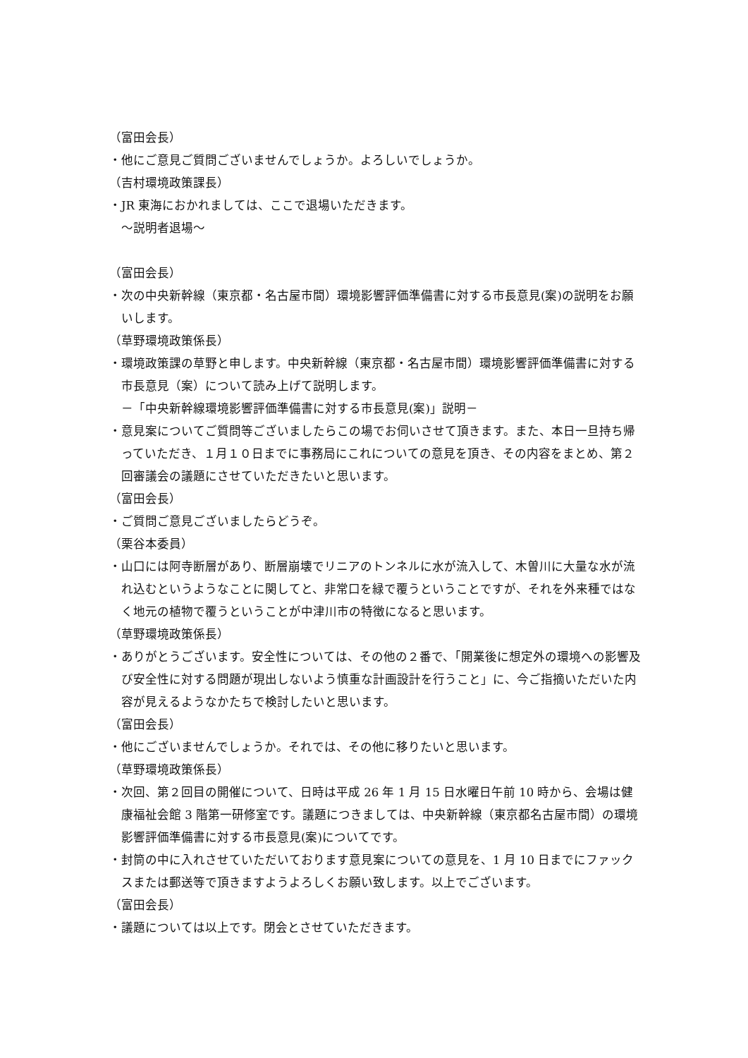（富田会長）
・他にご意見ご質問ございませんでしょうか。よろしいでしょうか。
（吉村環境政策課長）
・JR 東海におかれましては、ここで退場いただきます。
～説明者退場～
（富田会長）
・次の中央新幹線（東京都・名古屋市間）環境影響評価準備書に対する市長意見(案)の説明をお願いします。
（草野環境政策係長）
・環境政策課の草野と申します。中央新幹線（東京都・名古屋市間）環境影響評価準備書に対する市長意見（案）について読み上げて説明します。
－「中央新幹線環境影響評価準備書に対する市長意見(案)」説明－
・意見案についてご質問等ございましたらこの場でお伺いさせて頂きます。また、本日一旦持ち帰っていただき、１月１０日までに事務局にこれについての意見を頂き、その内容をまとめ、第２回審議会の議題にさせていただきたいと思います。
（富田会長）
・ご質問ご意見ございましたらどうぞ。
（栗谷本委員）
・山口には阿寺断層があり、断層崩壊でリニアのトンネルに水が流入して、木曽川に大量な水が流れ込むというようなことに関してと、非常口を緑で覆うということですが、それを外来種ではなく地元の植物で覆うということが中津川市の特徴になると思います。
（草野環境政策係長）
・ありがとうございます。安全性については、その他の２番で、「開業後に想定外の環境への影響及び安全性に対する問題が現出しないよう慎重な計画設計を行うこと」に、今ご指摘いただいた内容が見えるようなかたちで検討したいと思います。
（富田会長）
・他にございませんでしょうか。それでは、その他に移りたいと思います。
（草野環境政策係長）
・次回、第２回目の開催について、日時は平成 26 年 1 月 15 日水曜日午前 10 時から、会場は健康福祉会館 3 階第一研修室です。議題につきましては、中央新幹線（東京都名古屋市間）の環境影響評価準備書に対する市長意見(案)についてです。
・封筒の中に入れさせていただいております意見案についての意見を、1 月 10 日までにファックスまたは郵送等で頂きますようよろしくお願い致します。以上でございます。
（富田会長）
・議題については以上です。閉会とさせていただきます。